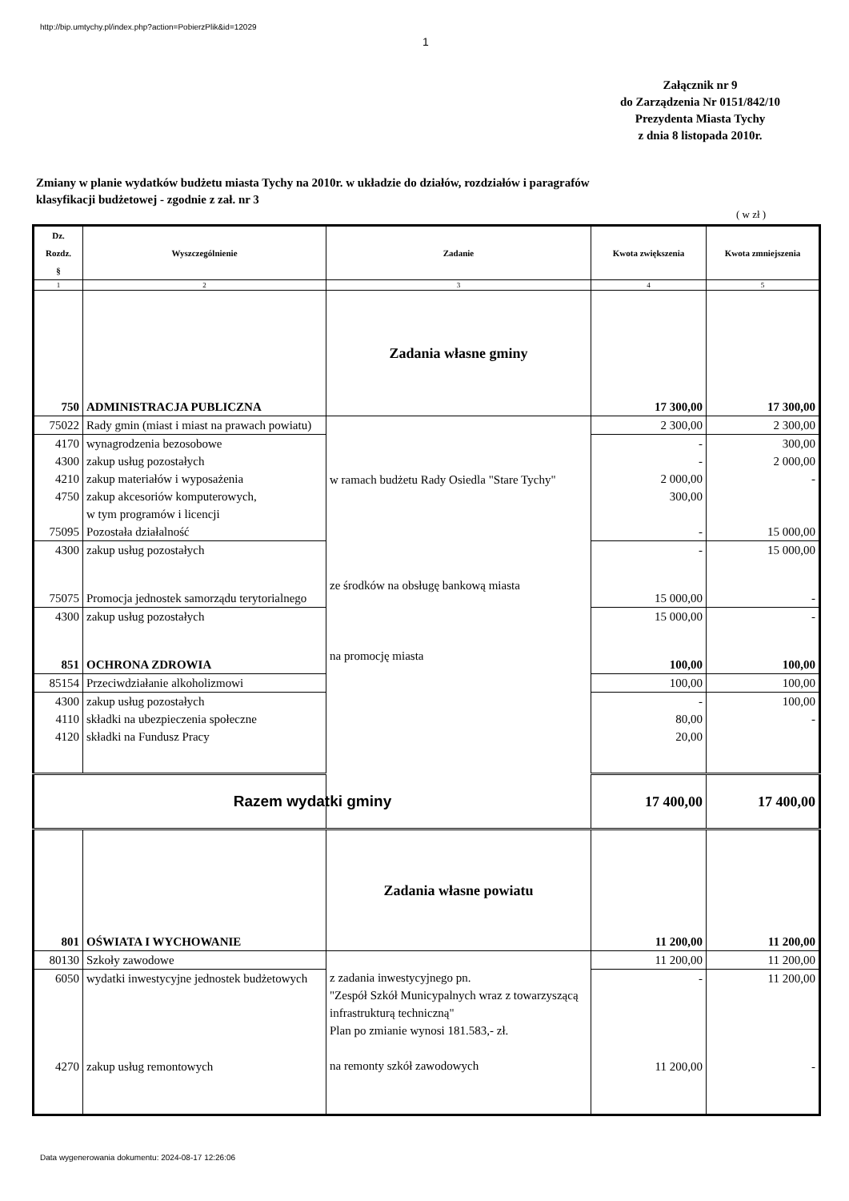http://bip.umtychy.pl/index.php?action=PobierzPlik&id=12029
1
Załącznik nr 9
do Zarządzenia Nr 0151/842/10
Prezydenta Miasta Tychy
z dnia 8 listopada 2010r.
Zmiany w planie wydatków budżetu miasta Tychy na 2010r. w układzie do działów, rozdziałów i paragrafów
klasyfikacji budżetowej - zgodnie z zał. nr 3
( w zł )
| Dz. Rozdz. § | Wyszczególnienie | Zadanie | Kwota zwiększenia | Kwota zmniejszenia |
| --- | --- | --- | --- | --- |
| 1 | 2 | 3 | 4 | 5 |
| 750 | ADMINISTRACJA PUBLICZNA | Zadania własne gminy | 17 300,00 | 17 300,00 |
| 75022 | Rady gmin (miast i miast na prawach powiatu) | w ramach budżetu Rady Osiedla "Stare Tychy" ze środków na obsługę bankową miasta na promocję miasta | 2 300,00 | 2 300,00 |
| 4170 4300 4210 4750 | wynagrodzenia bezosobowe zakup usług pozostałych zakup materiałów i wyposażenia zakup akcesoriów komputerowych, w tym programów i licencji | | - - 2 000,00 300,00 | 300,00 2 000,00 - |
| 75095 | Pozostała działalność | | - | 15 000,00 |
| 4300 | zakup usług pozostałych | | - | 15 000,00 |
| 75075 | Promocja jednostek samorządu terytorialnego | | 15 000,00 | - |
| 4300 | zakup usług pozostałych | | 15 000,00 | - |
| 851 | OCHRONA ZDROWIA | | 100,00 | 100,00 |
| 85154 | Przeciwdziałanie alkoholizmowi | | 100,00 | 100,00 |
| 4300 4110 4120 | zakup usług pozostałych składki na ubezpieczenia społeczne składki na Fundusz Pracy | | - 80,00 20,00 | 100,00 - |
| Razem wydatki gminy | | | 17 400,00 | 17 400,00 |
| 801 | OŚWIATA I WYCHOWANIE | Zadania własne powiatu | 11 200,00 | 11 200,00 |
| 80130 | Szkoły zawodowe | z zadania inwestycyjnego pn. "Zespół Szkół Municypalnych wraz z towarzyszącą infrastrukturą techniczną" Plan po zmianie wynosi 181.583,- zł. na remonty szkół zawodowych | 11 200,00 | 11 200,00 |
| 6050 | wydatki inwestycyjne jednostek budżetowych | | - | 11 200,00 |
| 4270 | zakup usług remontowych | | 11 200,00 | - |
Data wygenerowania dokumentu: 2024-08-17 12:26:06